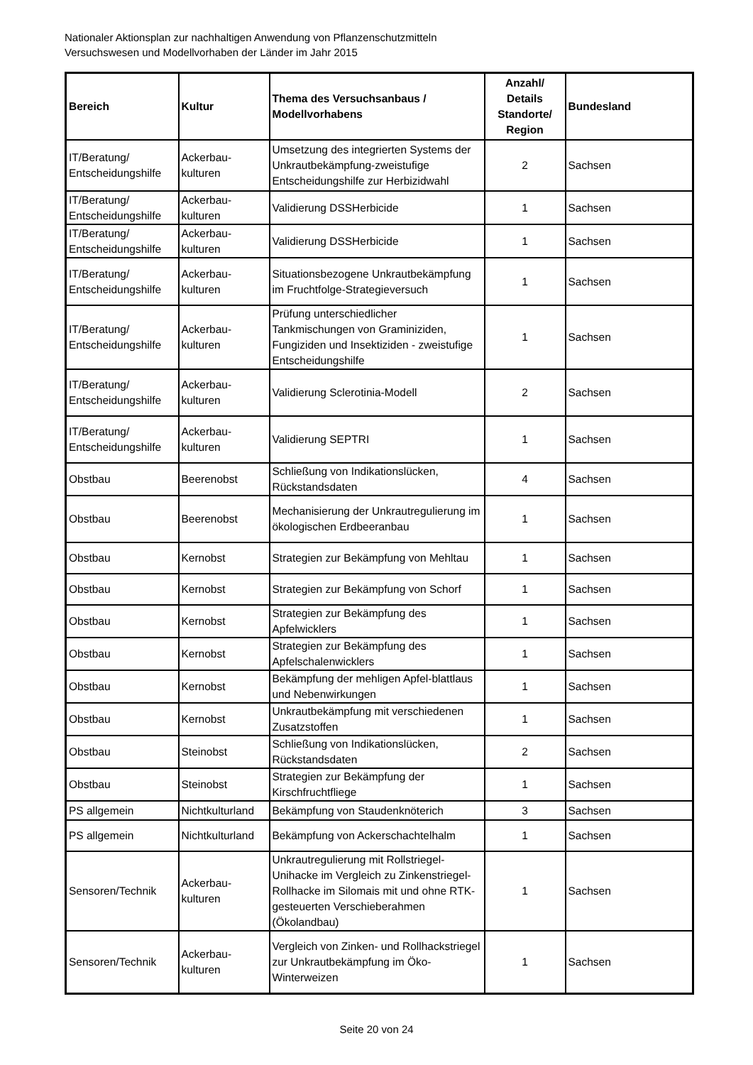Nationaler Aktionsplan zur nachhaltigen Anwendung von Pflanzenschutzmitteln
Versuchswesen und Modellvorhaben der Länder im Jahr 2015
| Bereich | Kultur | Thema des Versuchsanbaus / Modellvorhabens | Anzahl/ Details Standorte/ Region | Bundesland |
| --- | --- | --- | --- | --- |
| IT/Beratung/ Entscheidungshilfe | Ackerbau-kulturen | Umsetzung des integrierten Systems der Unkrautbekämpfung-zweistufige Entscheidungshilfe zur Herbizidwahl | 2 | Sachsen |
| IT/Beratung/ Entscheidungshilfe | Ackerbau-kulturen | Validierung DSSHerbicide | 1 | Sachsen |
| IT/Beratung/ Entscheidungshilfe | Ackerbau-kulturen | Validierung DSSHerbicide | 1 | Sachsen |
| IT/Beratung/ Entscheidungshilfe | Ackerbau-kulturen | Situationsbezogene Unkrautbekämpfung im Fruchtfolge-Strategieversuch | 1 | Sachsen |
| IT/Beratung/ Entscheidungshilfe | Ackerbau-kulturen | Prüfung unterschiedlicher Tankmischungen von Graminiziden, Fungiziden und Insektiziden - zweistufige Entscheidungshilfe | 1 | Sachsen |
| IT/Beratung/ Entscheidungshilfe | Ackerbau-kulturen | Validierung Sclerotinia-Modell | 2 | Sachsen |
| IT/Beratung/ Entscheidungshilfe | Ackerbau-kulturen | Validierung SEPTRI | 1 | Sachsen |
| Obstbau | Beerenobst | Schließung von Indikationslücken, Rückstandsdaten | 4 | Sachsen |
| Obstbau | Beerenobst | Mechanisierung der Unkrautregulierung im ökologischen Erdbeeranbau | 1 | Sachsen |
| Obstbau | Kernobst | Strategien zur Bekämpfung von Mehltau | 1 | Sachsen |
| Obstbau | Kernobst | Strategien zur Bekämpfung von Schorf | 1 | Sachsen |
| Obstbau | Kernobst | Strategien zur Bekämpfung des Apfelwicklers | 1 | Sachsen |
| Obstbau | Kernobst | Strategien zur Bekämpfung des Apfelschalenwicklers | 1 | Sachsen |
| Obstbau | Kernobst | Bekämpfung der mehligen Apfel-blattlaus und Nebenwirkungen | 1 | Sachsen |
| Obstbau | Kernobst | Unkrautbekämpfung mit verschiedenen Zusatzstoffen | 1 | Sachsen |
| Obstbau | Steinobst | Schließung von Indikationslücken, Rückstandsdaten | 2 | Sachsen |
| Obstbau | Steinobst | Strategien zur Bekämpfung der Kirschfruchtfliege | 1 | Sachsen |
| PS allgemein | Nichtkulturland | Bekämpfung von Staudenknöterich | 3 | Sachsen |
| PS allgemein | Nichtkulturland | Bekämpfung von Ackerschachtelhalm | 1 | Sachsen |
| Sensoren/Technik | Ackerbau-kulturen | Unkrautregulierung mit Rollstriegel-Unihacke im Vergleich zu Zinkenstriegel-Rollhacke im Silomais mit und ohne RTK-gesteuerten Verschieberahmen (Ökolandbau) | 1 | Sachsen |
| Sensoren/Technik | Ackerbau-kulturen | Vergleich von Zinken- und Rollhackstriegel zur Unkrautbekämpfung im Öko-Winterweizen | 1 | Sachsen |
Seite 20 von 24